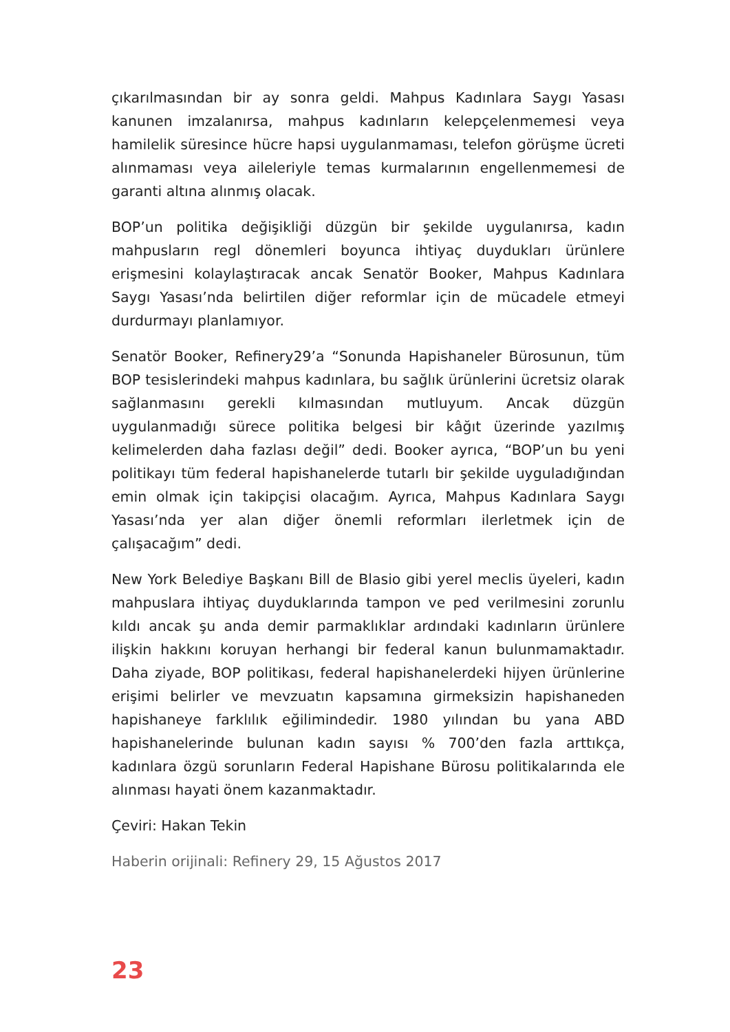çıkarılmasından bir ay sonra geldi. Mahpus Kadınlara Saygı Yasası kanunen imzalanırsa, mahpus kadınların kelepçelenmemesi veya hamilelik süresince hücre hapsi uygulanmaması, telefon görüşme ücreti alınmaması veya aileleriyle temas kurmalarının engellenmemesi de garanti altına alınmış olacak.
BOP’un politika değişikliği düzgün bir şekilde uygulanırsa, kadın mahpusların regl dönemleri boyunca ihtiyaç duydukları ürünlere erişmesini kolaylaştıracak ancak Senatör Booker, Mahpus Kadınlara Saygı Yasası’nda belirtilen diğer reformlar için de mücadele etmeyi durdurmayı planlamıyor.
Senatör Booker, Refinery29’a “Sonunda Hapishaneler Bürosunun, tüm BOP tesislerindeki mahpus kadınlara, bu sağlık ürünlerini ücretsiz olarak sağlanmasını gerekli kılmasından mutluyum. Ancak düzgün uygulanmadığı sürece politika belgesi bir kâğıt üzerinde yazılmış kelimelerden daha fazlası değil” dedi. Booker ayrıca, “BOP’un bu yeni politikayı tüm federal hapishanelerde tutarlı bir şekilde uyguladığından emin olmak için takipçisi olacağım. Ayrıca, Mahpus Kadınlara Saygı Yasası’nda yer alan diğer önemli reformları ilerletmek için de çalışacağım” dedi.
New York Belediye Başkanı Bill de Blasio gibi yerel meclis üyeleri, kadın mahpuslara ihtiyaç duyduklarında tampon ve ped verilmesini zorunlu kıldı ancak şu anda demir parmaklıklar ardındaki kadınların ürünlere ilişkin hakkını koruyan herhangi bir federal kanun bulunmamaktadır. Daha ziyade, BOP politikası, federal hapishanelerdeki hijyen ürünlerine erişimi belirler ve mevzuatın kapsamına girmeksizin hapishaneden hapishaneye farklılık eğilimindedir. 1980 yılından bu yana ABD hapishanelerinde bulunan kadın sayısı % 700’den fazla arttıkça, kadınlara özgü sorunların Federal Hapishane Bürosu politikalarında ele alınması hayati önem kazanmaktadır.
Çeviri: Hakan Tekin
Haberin orijinali: Refinery 29, 15 Ağustos 2017
23